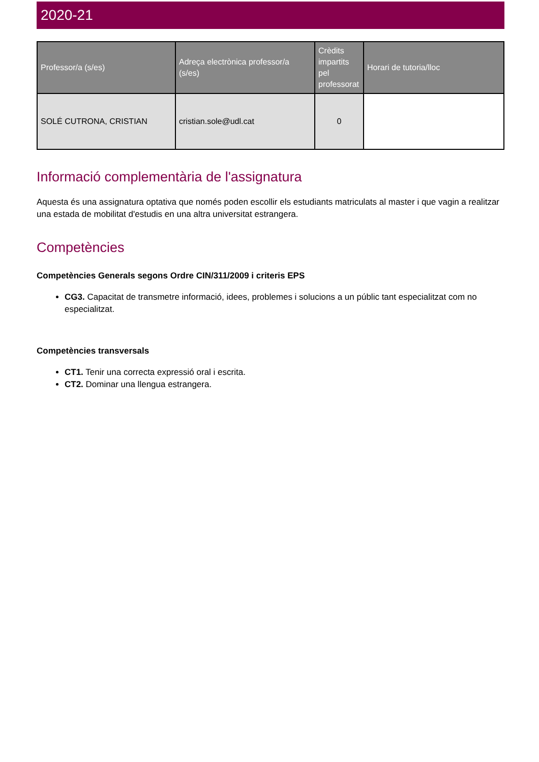2020-21
| Professor/a (s/es) | Adreça electrònica professor/a (s/es) | Crèdits impartits pel professorat | Horari de tutoria/lloc |
| --- | --- | --- | --- |
| SOLÉ CUTRONA, CRISTIAN | cristian.sole@udl.cat | 0 | |
Informació complementària de l'assignatura
Aquesta és una assignatura optativa que només poden escollir els estudiants matriculats al master i que vagin a realitzar una estada de mobilitat d'estudis en una altra universitat estrangera.
Competències
Competències Generals segons Ordre CIN/311/2009 i criteris EPS
CG3. Capacitat de transmetre informació, idees, problemes i solucions a un públic tant especialitzat com no especialitzat.
Competències transversals
CT1. Tenir una correcta expressió oral i escrita.
CT2. Dominar una llengua estrangera.